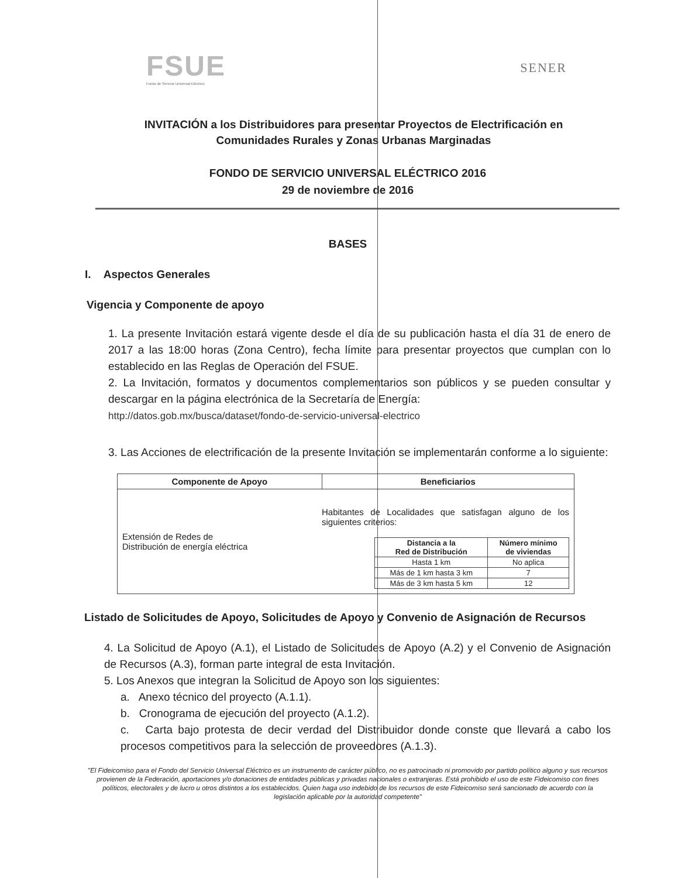FSUE
Fondo de Servicio Universal Eléctrico
SENER
INVITACIÓN a los Distribuidores para presentar Proyectos de Electrificación en Comunidades Rurales y Zonas Urbanas Marginadas
FONDO DE SERVICIO UNIVERSAL ELÉCTRICO 2016
29 de noviembre de 2016
BASES
I. Aspectos Generales
Vigencia y Componente de apoyo
1. La presente Invitación estará vigente desde el día de su publicación hasta el día 31 de enero de 2017 a las 18:00 horas (Zona Centro), fecha límite para presentar proyectos que cumplan con lo establecido en las Reglas de Operación del FSUE.
2. La Invitación, formatos y documentos complementarios son públicos y se pueden consultar y descargar en la página electrónica de la Secretaría de Energía:
http://datos.gob.mx/busca/dataset/fondo-de-servicio-universal-electrico
3. Las Acciones de electrificación de la presente Invitación se implementarán conforme a lo siguiente:
| Componente de Apoyo | Beneficiarios |
| --- | --- |
| Extensión de Redes de Distribución de energía eléctrica | Habitantes de Localidades que satisfagan alguno de los siguientes criterios: / Distancia a la Red de Distribución / Número mínimo de viviendas / / --- / --- / / Hasta 1 km / No aplica / / Más de 1 km hasta 3 km / 7 / / Más de 3 km hasta 5 km / 12 / |
Listado de Solicitudes de Apoyo, Solicitudes de Apoyo y Convenio de Asignación de Recursos
4. La Solicitud de Apoyo (A.1), el Listado de Solicitudes de Apoyo (A.2) y el Convenio de Asignación de Recursos (A.3), forman parte integral de esta Invitación.
5. Los Anexos que integran la Solicitud de Apoyo son los siguientes:
a. Anexo técnico del proyecto (A.1.1).
b. Cronograma de ejecución del proyecto (A.1.2).
c. Carta bajo protesta de decir verdad del Distribuidor donde conste que llevará a cabo los procesos competitivos para la selección de proveedores (A.1.3).
"El Fideicomiso para el Fondo del Servicio Universal Eléctrico es un instrumento de carácter público, no es patrocinado ni promovido por partido político alguno y sus recursos provienen de la Federación, aportaciones y/o donaciones de entidades públicas y privadas nacionales o extranjeras. Está prohibido el uso de este Fideicomiso con fines políticos, electorales y de lucro u otros distintos a los establecidos. Quien haga uso indebido de los recursos de este Fideicomiso será sancionado de acuerdo con la legislación aplicable por la autoridad competente"